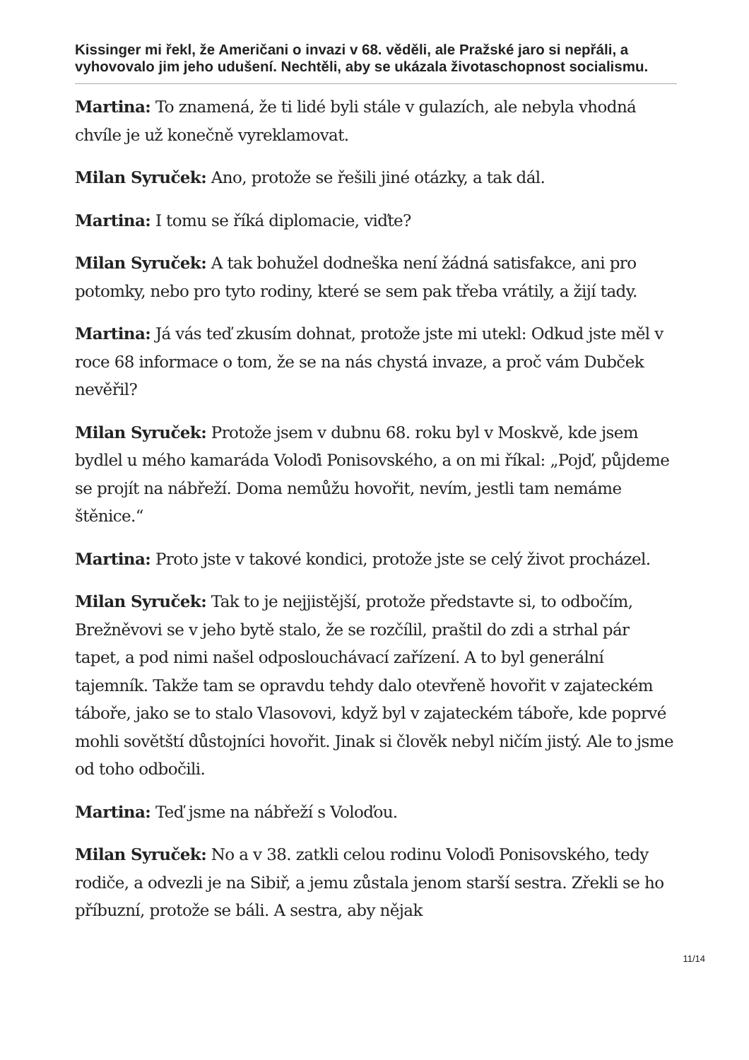Kissinger mi řekl, že Američani o invazi v 68. věděli, ale Pražské jaro si nepřáli, a vyhovovalo jim jeho udušení. Nechtěli, aby se ukázala životaschopnost socialismu.
Martina: To znamená, že ti lidé byli stále v gulazích, ale nebyla vhodná chvíle je už konečně vyreklamovat.
Milan Syruček: Ano, protože se řešili jiné otázky, a tak dál.
Martina: I tomu se říká diplomacie, viďte?
Milan Syruček: A tak bohužel dodneška není žádná satisfakce, ani pro potomky, nebo pro tyto rodiny, které se sem pak třeba vrátily, a žijí tady.
Martina: Já vás teď zkusím dohnat, protože jste mi utekl: Odkud jste měl v roce 68 informace o tom, že se na nás chystá invaze, a proč vám Dubček nevěřil?
Milan Syruček: Protože jsem v dubnu 68. roku byl v Moskvě, kde jsem bydlel u mého kamaráda Voloďi Ponisovského, a on mi říkal: „Pojď, půjdeme se projít na nábřeží. Doma nemůžu hovořit, nevím, jestli tam nemáme štěnice.“
Martina: Proto jste v takové kondici, protože jste se celý život procházel.
Milan Syruček: Tak to je nejjistější, protože představte si, to odbočím, Brežněvovi se v jeho bytě stalo, že se rozčílil, praštil do zdi a strhal pár tapet, a pod nimi našel odposlouchávací zařízení. A to byl generální tajemník. Takže tam se opravdu tehdy dalo otevřeně hovořit v zajateckém táboře, jako se to stalo Vlasovovi, když byl v zajateckém táboře, kde poprvé mohli sovětští důstojníci hovořit. Jinak si člověk nebyl ničím jistý. Ale to jsme od toho odbočili.
Martina: Teď jsme na nábřeží s Voloďou.
Milan Syruček: No a v 38. zatkli celou rodinu Voloďi Ponisovského, tedy rodiče, a odvezli je na Sibiř, a jemu zůstala jenom starší sestra. Zřekli se ho příbuzní, protože se báli. A sestra, aby nějak
11/14